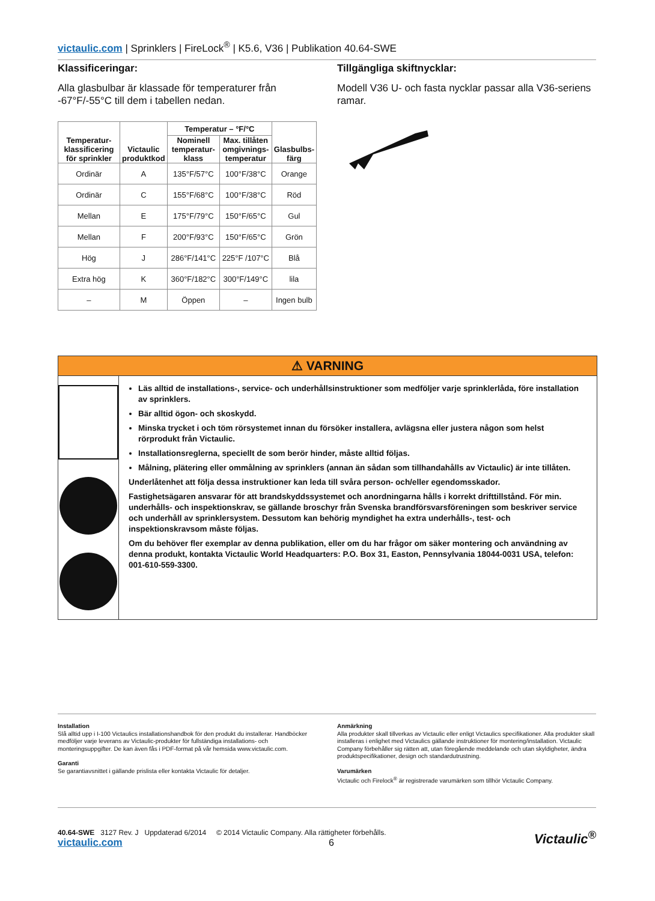victaulic.com | Sprinklers | FireLock<sup>®</sup> | K5.6, V36 | Publikation 40.64-SWE
Klassificeringar:
Alla glasbulbar är klassade för temperaturer från -67°F/-55°C till dem i tabellen nedan.
| Temperatur- klassificering för sprinkler | Victaulic produktkod | Temperatur – °F/°C | | Glasbulbs- färg |
| --- | --- | --- | --- | --- |
| | | Nominell temperatur- klass | Max. tillåten omgivnings- temperatur | |
| Ordinär | A | 135°F/57°C | 100°F/38°C | Orange |
| Ordinär | C | 155°F/68°C | 100°F/38°C | Röd |
| Mellan | E | 175°F/79°C | 150°F/65°C | Gul |
| Mellan | F | 200°F/93°C | 150°F/65°C | Grön |
| Hög | J | 286°F/141°C | 225°F /107°C | Blå |
| Extra hög | K | 360°F/182°C | 300°F/149°C | lila |
| – | M | Öppen | – | Ingen bulb |
Tillgängliga skiftnycklar:
Modell V36 U- och fasta nycklar passar alla V36-seriens ramar.
⚠ VARNING
Läs alltid de installations-, service- och underhållsinstruktioner som medföljer varje sprinklerlåda, före installation av sprinklers.
Bär alltid ögon- och skoskydd.
Minska trycket i och töm rörsystemet innan du försöker installera, avlägsna eller justera någon som helst rörprodukt från Victaulic.
Installationsreglerna, speciellt de som berör hinder, måste alltid följas.
Målning, plätering eller ommålning av sprinklers (annan än sådan som tillhandahålls av Victaulic) är inte tillåten.
Underlåtenhet att följa dessa instruktioner kan leda till svåra person- och/eller egendomsskador.
Fastighetsägaren ansvarar för att brandskyddssystemet och anordningarna hålls i korrekt drifttillstånd. För min. underhålls- och inspektionskrav, se gällande broschyr från Svenska brandförsvarsföreningen som beskriver service och underhåll av sprinklersystem. Dessutom kan behörig myndighet ha extra underhålls-, test- och inspektionskravsom måste följas.
Om du behöver fler exemplar av denna publikation, eller om du har frågor om säker montering och användning av denna produkt, kontakta Victaulic World Headquarters: P.O. Box 31, Easton, Pennsylvania 18044-0031 USA, telefon: 001-610-559-3300.
Installation
Slå alltid upp i I-100 Victaulics installationshandbok för den produkt du installerar. Handböcker medföljer varje leverans av Victaulic-produkter för fullständiga installations- och monteringsuppgifter. De kan även fås i PDF-format på vår hemsida www.victaulic.com.
Garanti
Se garantiavsnittet i gällande prislista eller kontakta Victaulic för detaljer.
Anmärkning
Alla produkter skall tillverkas av Victaulic eller enligt Victaulics specifikationer. Alla produkter skall installeras i enlighet med Victaulics gällande instruktioner för montering/installation. Victaulic Company förbehåller sig rätten att, utan föregående meddelande och utan skyldigheter, ändra produktspecifikationer, design och standardutrustning.
Varumärken
Victaulic och Firelock<sup>®</sup> är registrerade varumärken som tillhör Victaulic Company.
40.64-SWE 3127 Rev. J Uppdaterad 6/2014 © 2014 Victaulic Company. Alla rättigheter förbehålls.
victaulic.com 6
Victaulic<sup>®</sup>